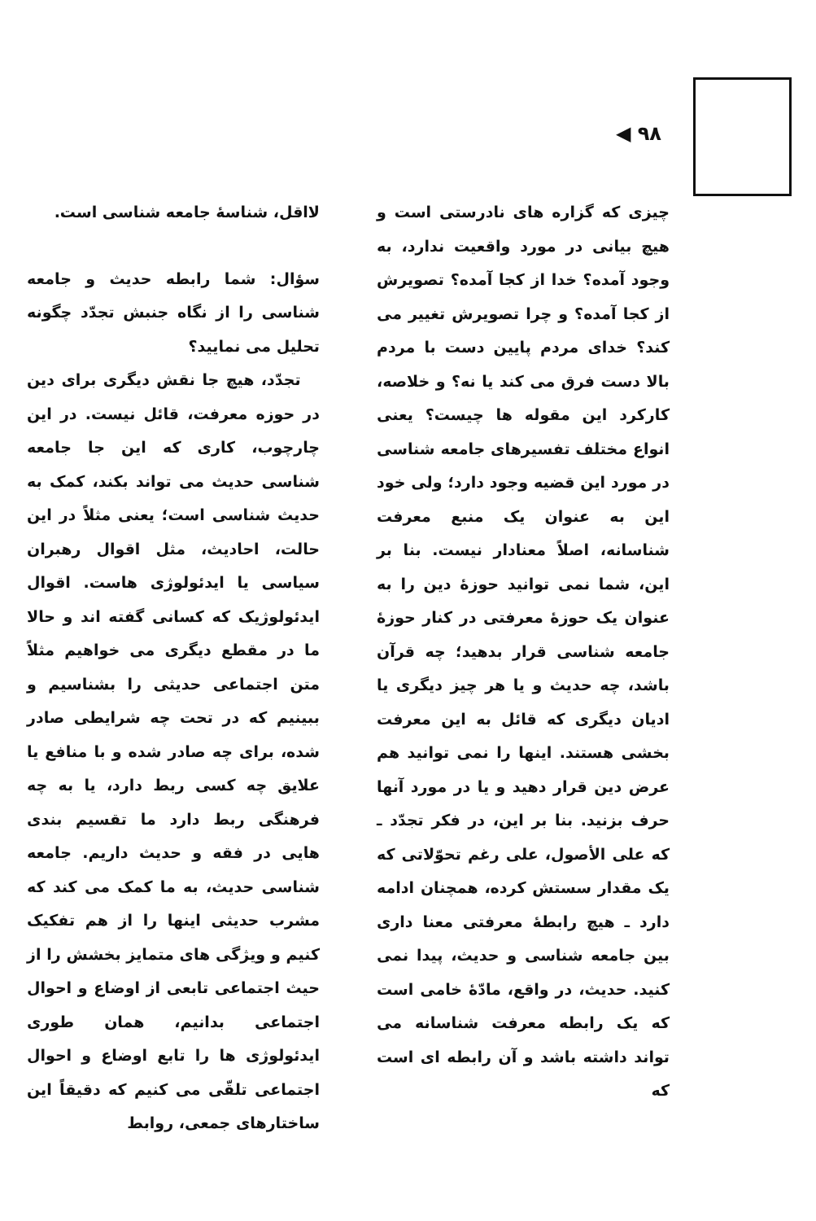۹۸ ◀
چیزی که گزاره های نادرستی است و هیچ بیانی در مورد واقعیت ندارد، به وجود آمده؟ خدا از کجا آمده؟ تصویرش از کجا آمده؟ و چرا تصویرش تغییر می کند؟ خدای مردم پایین دست با مردم بالا دست فرق می کند یا نه؟ و خلاصه، کارکرد این مقوله ها چیست؟ یعنی انواع مختلف تفسیرهای جامعه شناسی در مورد این قضیه وجود دارد؛ ولی خود این به عنوان یک منبع معرفت شناسانه، اصلاً معنادار نیست. بنا بر این، شما نمی توانید حوزهٔ دین را به عنوان یک حوزهٔ معرفتی در کنار حوزهٔ جامعه شناسی قرار بدهید؛ چه قرآن باشد، چه حدیث و یا هر چیز دیگری یا ادیان دیگری که قائل به این معرفت بخشی هستند. اینها را نمی توانید هم عرض دین قرار دهید و یا در مورد آنها حرف بزنید. بنا بر این، در فکر تجدّد ـ که علی الأصول، علی رغم تحوّلاتی که یک مقدار سستش کرده، همچنان ادامه دارد ـ هیچ رابطهٔ معرفتی معنا داری بین جامعه شناسی و حدیث، پیدا نمی کنید. حدیث، در واقع، مادّهٔ خامی است که یک رابطه معرفت شناسانه می تواند داشته باشد و آن رابطه ای است که
لااقل، شناسهٔ جامعه شناسی است.
سؤال: شما رابطه حدیث و جامعه شناسی را از نگاه جنبش تجدّد چگونه تحلیل می نمایید؟
تجدّد، هیچ جا نقش دیگری برای دین در حوزه معرفت، قائل نیست. در این چارچوب، کاری که این جا جامعه شناسی حدیث می تواند بکند، کمک به حدیث شناسی است؛ یعنی مثلاً در این حالت، احادیث، مثل اقوال رهبران سیاسی یا ایدئولوژی هاست. اقوال ایدئولوژیک که کسانی گفته اند و حالا ما در مقطع دیگری می خواهیم مثلاً متن اجتماعی حدیثی را بشناسیم و ببینیم که در تحت چه شرایطی صادر شده، برای چه صادر شده و با منافع یا علایق چه کسی ربط دارد، یا به چه فرهنگی ربط دارد ما تقسیم بندی هایی در فقه و حدیث داریم. جامعه شناسی حدیث، به ما کمک می کند که مشرب حدیثی اینها را از هم تفکیک کنیم و ویژگی های متمایز بخشش را از حیث اجتماعی تابعی از اوضاع و احوال اجتماعی بدانیم، همان طوری ایدئولوژی ها را تابع اوضاع و احوال اجتماعی تلقّی می کنیم که دقیقاً این ساختارهای جمعی، روابط